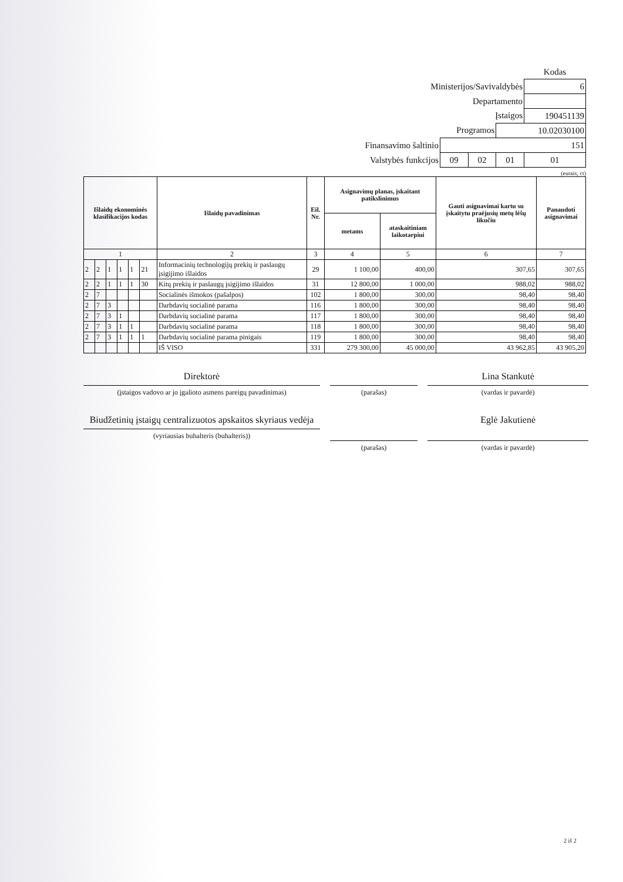| | | | | Kodas |
| Ministerijos/Savivaldybės | | | | 6 |
| Departamento | | | | |
| Įstaigos | | | | 190451139 |
| Programos | | | 10.02030100 | |
| Finansavimo šaltinio | 151 | | | |
| Valstybės funkcijos | 09 | 02 | 01 | 01 |
(eurais, ct)
| Išlaidų ekonominės klasifikacijos kodas | | | | | | Išlaidų pavadinimas | Eil. Nr. | Asignavimų planas, įskaitant patikslinimus | | Gauti asignavimai kartu su įskaitytu praėjusių metų lėšų likučiu | Panaudoti asignavimai |
| --- | --- | --- | --- | --- | --- | --- | --- | --- | --- | --- | --- |
| | | | | | | | | metams | ataskaitiniam laikotarpiui | | |
| 1 | | | | | | 2 | 3 | 4 | 5 | 6 | 7 |
| 2 | 2 | 1 | 1 | 1 | 21 | Informacinių technologijų prekių ir paslaugų įsigijimo išlaidos | 29 | 1 100,00 | 400,00 | 307,65 | 307,65 |
| 2 | 2 | 1 | 1 | 1 | 30 | Kitų prekių ir paslaugų įsigijimo išlaidos | 31 | 12 800,00 | 1 000,00 | 988,02 | 988,02 |
| 2 | 7 | | | | | Socialinės išmokos (pašalpos) | 102 | 1 800,00 | 300,00 | 98,40 | 98,40 |
| 2 | 7 | 3 | | | | Darbdavių socialinė parama | 116 | 1 800,00 | 300,00 | 98,40 | 98,40 |
| 2 | 7 | 3 | 1 | | | Darbdavių socialinė parama | 117 | 1 800,00 | 300,00 | 98,40 | 98,40 |
| 2 | 7 | 3 | 1 | 1 | | Darbdavių socialinė parama | 118 | 1 800,00 | 300,00 | 98,40 | 98,40 |
| 2 | 7 | 3 | 1 | 1 | 1 | Darbdavių socialinė parama pinigais | 119 | 1 800,00 | 300,00 | 98,40 | 98,40 |
| | | | | | | IŠ VISO | 331 | 279 300,00 | 45 000,00 | 43 962,85 | 43 905,20 |
Direktorė
(įstaigos vadovo ar jo įgalioto asmens pareigų pavadinimas)
(parašas)
Lina Stankutė
(vardas ir pavardė)
Biudžetinių įstaigų centralizuotos apskaitos skyriaus vedėja
(vyriausias buhalteris (buhalteris))
(parašas)
Eglė Jakutienė
(vardas ir pavardė)
2 iš 2